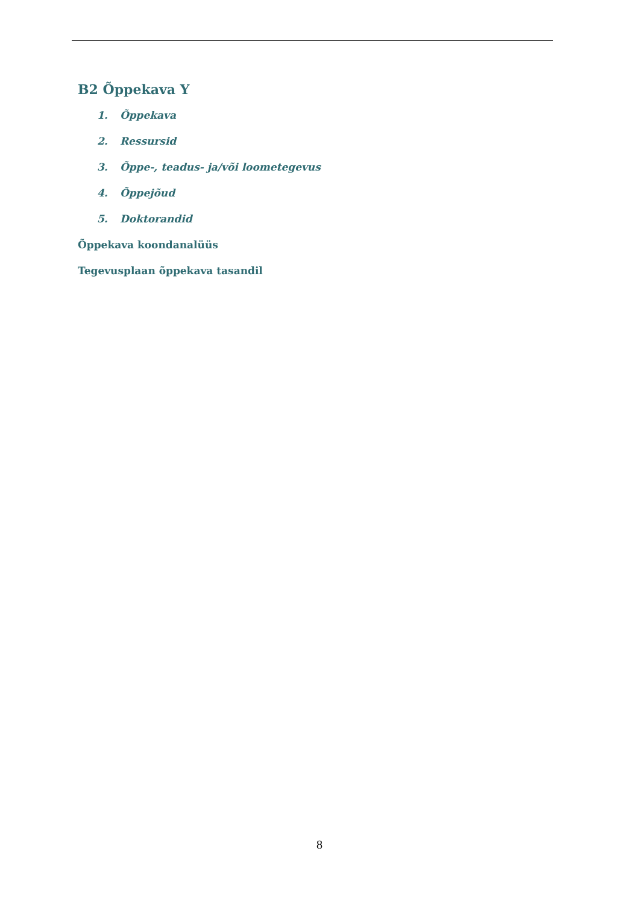B2 Õppekava Y
1. Õppekava
2. Ressursid
3. Õppe-, teadus- ja/või loometegevus
4. Õppejõud
5. Doktorandid
Õppekava koondanalüüs
Tegevusplaan õppekava tasandil
8